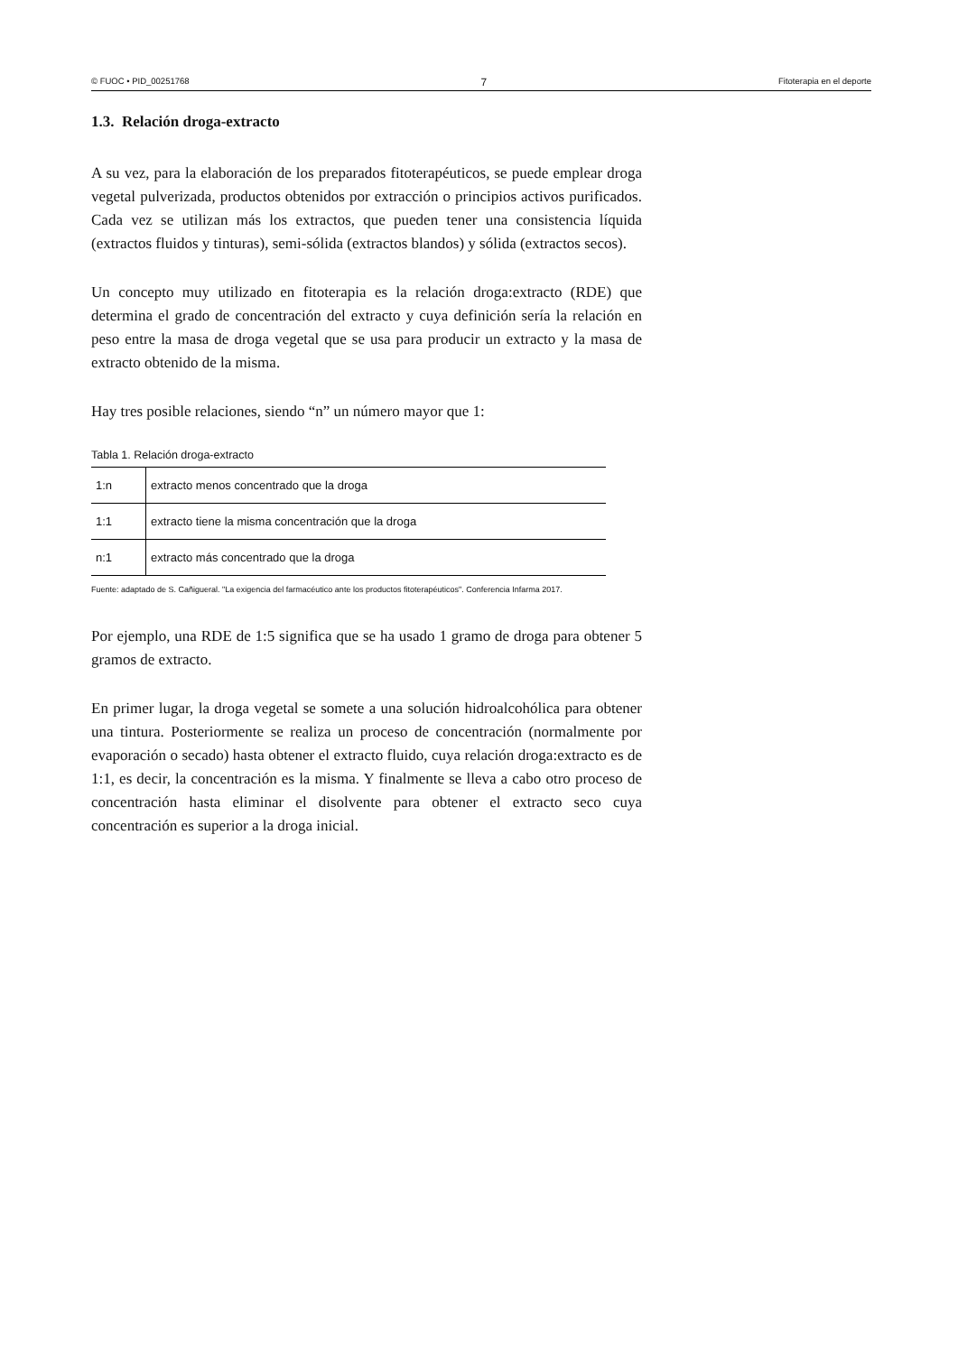© FUOC • PID_00251768 7 Fitoterapia en el deporte
1.3. Relación droga-extracto
A su vez, para la elaboración de los preparados fitoterapéuticos, se puede emplear droga vegetal pulverizada, productos obtenidos por extracción o principios activos purificados. Cada vez se utilizan más los extractos, que pueden tener una consistencia líquida (extractos fluidos y tinturas), semi-sólida (extractos blandos) y sólida (extractos secos).
Un concepto muy utilizado en fitoterapia es la relación droga:extracto (RDE) que determina el grado de concentración del extracto y cuya definición sería la relación en peso entre la masa de droga vegetal que se usa para producir un extracto y la masa de extracto obtenido de la misma.
Hay tres posible relaciones, siendo “n” un número mayor que 1:
Tabla 1. Relación droga-extracto
| 1:n | extracto menos concentrado que la droga |
| 1:1 | extracto tiene la misma concentración que la droga |
| n:1 | extracto más concentrado que la droga |
Fuente: adaptado de S. Cañigueral. "La exigencia del farmacéutico ante los productos fitoterapéuticos". Conferencia Infarma 2017.
Por ejemplo, una RDE de 1:5 significa que se ha usado 1 gramo de droga para obtener 5 gramos de extracto.
En primer lugar, la droga vegetal se somete a una solución hidroalcohólica para obtener una tintura. Posteriormente se realiza un proceso de concentración (normalmente por evaporación o secado) hasta obtener el extracto fluido, cuya relación droga:extracto es de 1:1, es decir, la concentración es la misma. Y finalmente se lleva a cabo otro proceso de concentración hasta eliminar el disolvente para obtener el extracto seco cuya concentración es superior a la droga inicial.